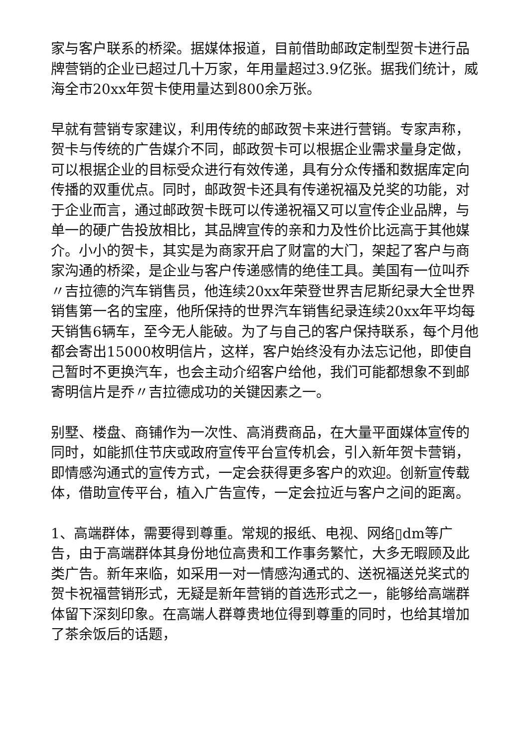家与客户联系的桥梁。据媒体报道，目前借助邮政定制型贺卡进行品牌营销的企业已超过几十万家，年用量超过3.9亿张。据我们统计，威海全市20xx年贺卡使用量达到800余万张。
早就有营销专家建议，利用传统的邮政贺卡来进行营销。专家声称，贺卡与传统的广告媒介不同，邮政贺卡可以根据企业需求量身定做，可以根据企业的目标受众进行有效传递，具有分众传播和数据库定向传播的双重优点。同时，邮政贺卡还具有传递祝福及兑奖的功能，对于企业而言，通过邮政贺卡既可以传递祝福又可以宣传企业品牌，与单一的硬广告投放相比，其品牌宣传的亲和力及性价比远高于其他媒介。小小的贺卡，其实是为商家开启了财富的大门，架起了客户与商家沟通的桥梁，是企业与客户传递感情的绝佳工具。美国有一位叫乔〃吉拉德的汽车销售员，他连续20xx年荣登世界吉尼斯纪录大全世界销售第一名的宝座，他所保持的世界汽车销售纪录连续20xx年平均每天销售6辆车，至今无人能破。为了与自己的客户保持联系，每个月他都会寄出15000枚明信片，这样，客户始终没有办法忘记他，即使自己暂时不更换汽车，也会主动介绍客户给他，我们可能都想象不到邮寄明信片是乔〃吉拉德成功的关键因素之一。
别墅、楼盘、商铺作为一次性、高消费商品，在大量平面媒体宣传的同时，如能抓住节庆或政府宣传平台宣传机会，引入新年贺卡营销，即情感沟通式的宣传方式，一定会获得更多客户的欢迎。创新宣传载体，借助宣传平台，植入广告宣传，一定会拉近与客户之间的距离。
1、高端群体，需要得到尊重。常规的报纸、电视、网络▯dm等广告，由于高端群体其身份地位高贵和工作事务繁忙，大多无暇顾及此类广告。新年来临，如采用一对一情感沟通式的、送祝福送兑奖式的贺卡祝福营销形式，无疑是新年营销的首选形式之一，能够给高端群体留下深刻印象。在高端人群尊贵地位得到尊重的同时，也给其增加了茶余饭后的话题，